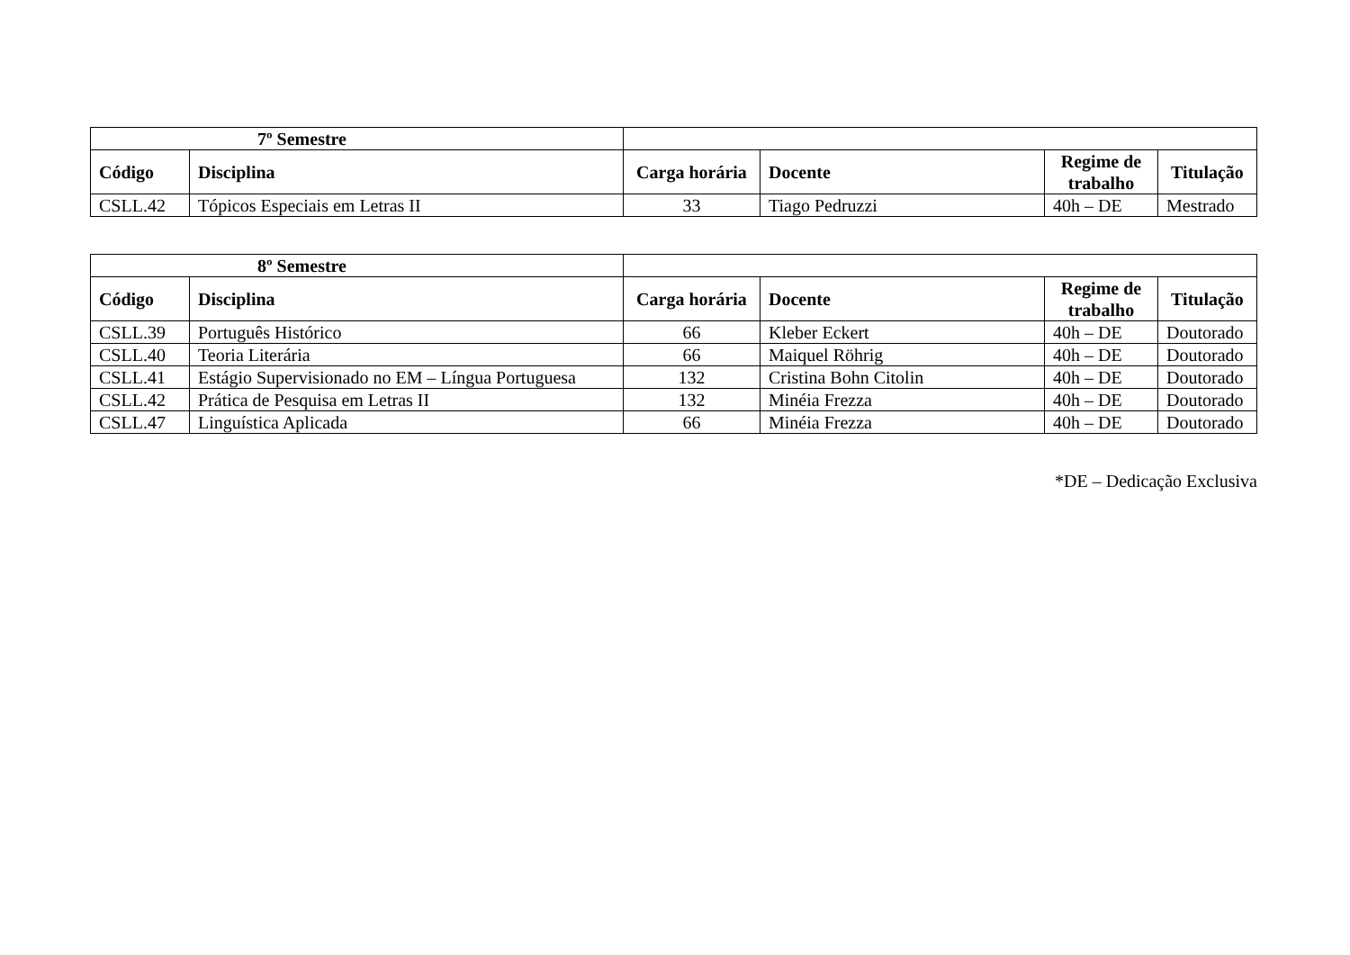| 7º Semestre | | | | | |
| --- | --- | --- | --- | --- | --- |
| Código | Disciplina | Carga horária | Docente | Regime de trabalho | Titulação |
| CSLL.42 | Tópicos Especiais em Letras II | 33 | Tiago Pedruzzi | 40h – DE | Mestrado |
| 8º Semestre | | | | | |
| --- | --- | --- | --- | --- | --- |
| Código | Disciplina | Carga horária | Docente | Regime de trabalho | Titulação |
| CSLL.39 | Português Histórico | 66 | Kleber Eckert | 40h – DE | Doutorado |
| CSLL.40 | Teoria Literária | 66 | Maiquel Röhrig | 40h – DE | Doutorado |
| CSLL.41 | Estágio Supervisionado no EM – Língua Portuguesa | 132 | Cristina Bohn Citolin | 40h – DE | Doutorado |
| CSLL.42 | Prática de Pesquisa em Letras II | 132 | Minéia Frezza | 40h – DE | Doutorado |
| CSLL.47 | Linguística Aplicada | 66 | Minéia Frezza | 40h – DE | Doutorado |
*DE – Dedicação Exclusiva